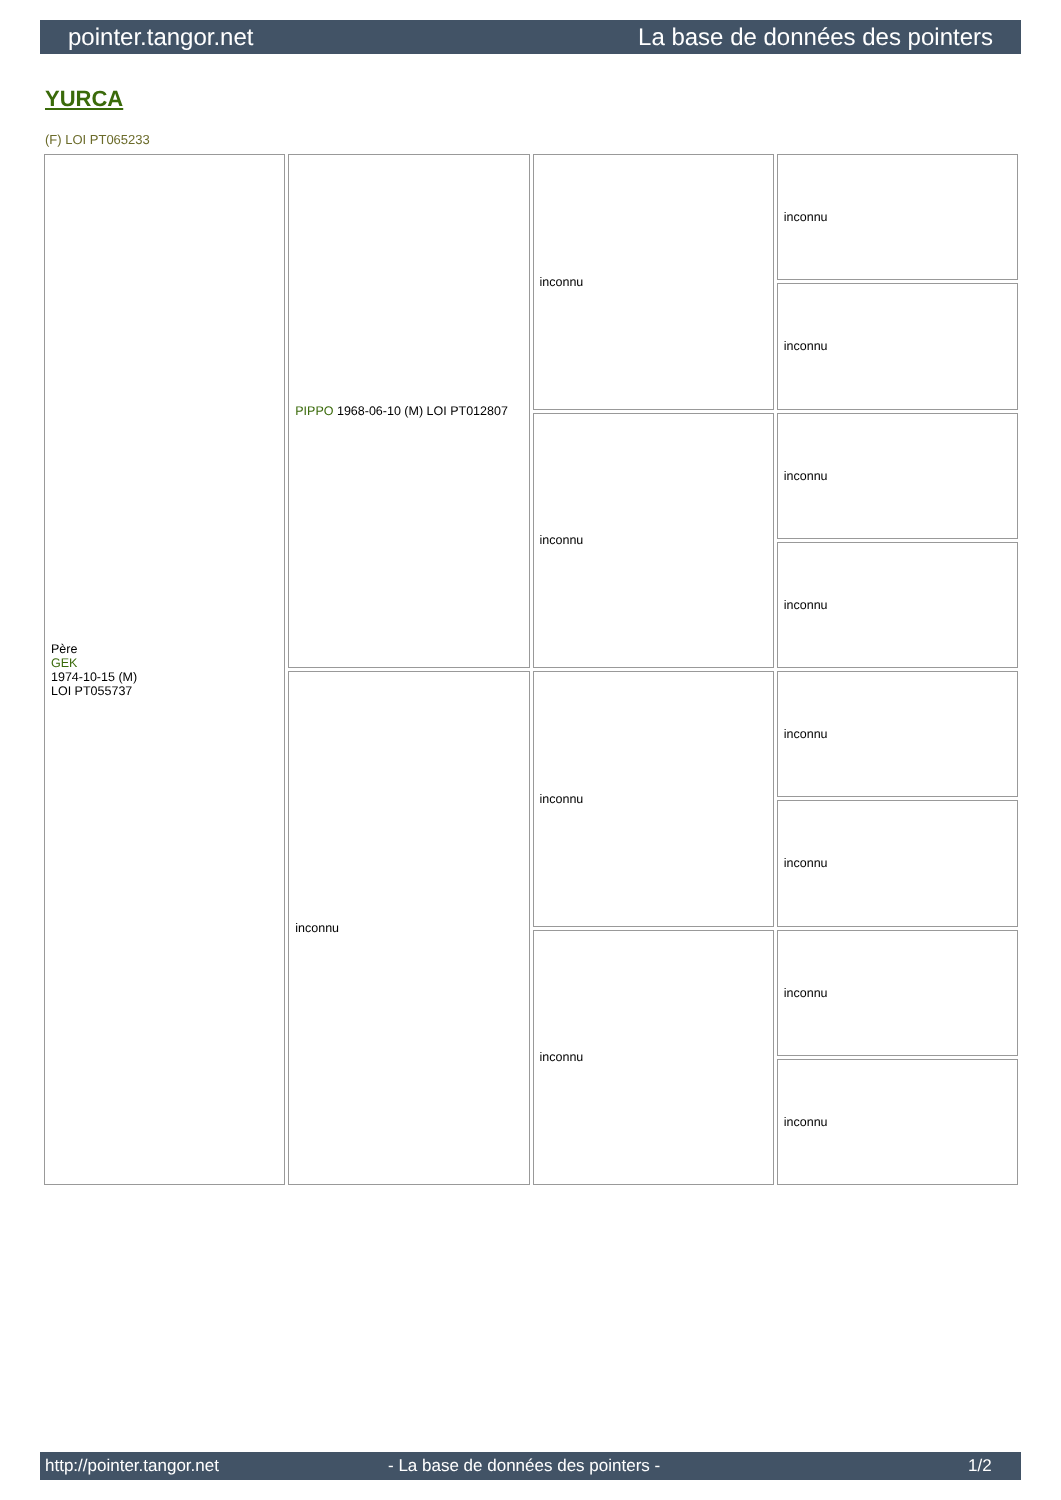pointer.tangor.net La base de données des pointers
YURCA
(F) LOI PT065233
| Père GEK 1974-10-15 (M) LOI PT055737 | PIPPO 1968-06-10 (M) LOI PT012807 | inconnu | inconnu |
| | | | inconnu |
| | | inconnu | inconnu |
| | | | inconnu |
| | inconnu | inconnu | inconnu |
| | | | inconnu |
| | | inconnu | inconnu |
| | | | inconnu |
http://pointer.tangor.net - La base de données des pointers - 1/2